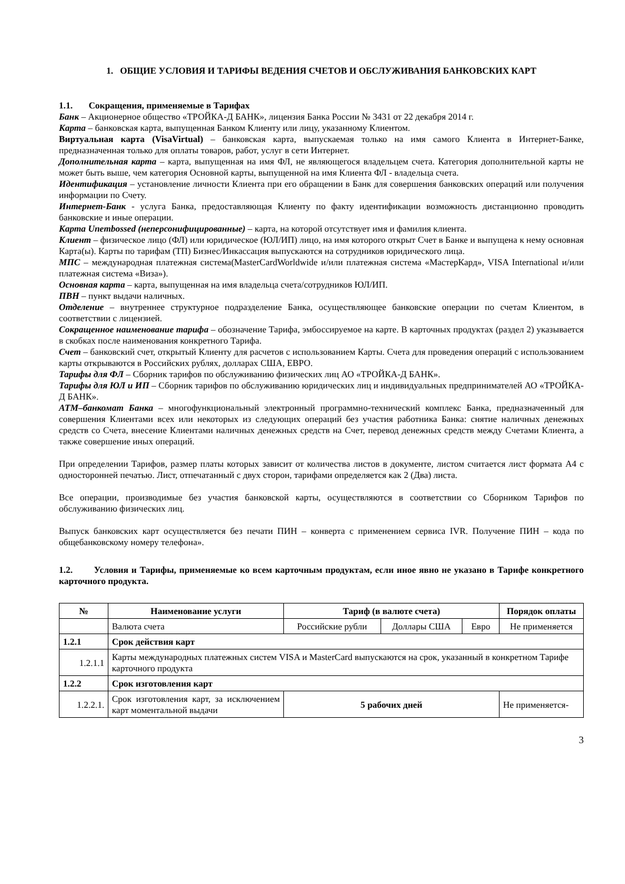1. ОБЩИЕ УСЛОВИЯ И ТАРИФЫ ВЕДЕНИЯ СЧЕТОВ И ОБСЛУЖИВАНИЯ БАНКОВСКИХ КАРТ
1.1. Сокращения, применяемые в Тарифах
Банк – Акционерное общество «ТРОЙКА-Д БАНК», лицензия Банка России № 3431 от 22 декабря 2014 г.
Карта – банковская карта, выпущенная Банком Клиенту или лицу, указанному Клиентом.
Виртуальная карта (VisaVirtual) – банковская карта, выпускаемая только на имя самого Клиента в Интернет-Банке, предназначенная только для оплаты товаров, работ, услуг в сети Интернет.
Дополнительная карта – карта, выпущенная на имя ФЛ, не являющегося владельцем счета. Категория дополнительной карты не может быть выше, чем категория Основной карты, выпущенной на имя Клиента ФЛ - владельца счета.
Идентификация – установление личности Клиента при его обращении в Банк для совершения банковских операций или получения информации по Счету.
Интернет-Банк - услуга Банка, предоставляющая Клиенту по факту идентификации возможность дистанционно проводить банковские и иные операции.
Карта Unembossed (неперсонифицированные) – карта, на которой отсутствует имя и фамилия клиента.
Клиент – физическое лицо (ФЛ) или юридическое (ЮЛ/ИП) лицо, на имя которого открыт Счет в Банке и выпущена к нему основная Карта(ы). Карты по тарифам (ТП) Бизнес/Инкассация выпускаются на сотрудников юридического лица.
МПС – международная платежная система(MasterCardWorldwide и/или платежная система «МастерКард», VISA International и/или платежная система «Виза»).
Основная карта – карта, выпущенная на имя владельца счета/сотрудников ЮЛ/ИП.
ПВН – пункт выдачи наличных.
Отделение – внутреннее структурное подразделение Банка, осуществляющее банковские операции по счетам Клиентом, в соответствии с лицензией.
Сокращенное наименование тарифа – обозначение Тарифа, эмбоссируемое на карте. В карточных продуктах (раздел 2) указывается в скобках после наименования конкретного Тарифа.
Счет – банковский счет, открытый Клиенту для расчетов с использованием Карты. Счета для проведения операций с использованием карты открываются в Российских рублях, долларах США, ЕВРО.
Тарифы для ФЛ – Сборник тарифов по обслуживанию физических лиц АО «ТРОЙКА-Д БАНК».
Тарифы для ЮЛ и ИП – Сборник тарифов по обслуживанию юридических лиц и индивидуальных предпринимателей АО «ТРОЙКА-Д БАНК».
АТМ–банкомат Банка – многофункциональный электронный программно-технический комплекс Банка, предназначенный для совершения Клиентами всех или некоторых из следующих операций без участия работника Банка: снятие наличных денежных средств со Счета, внесение Клиентами наличных денежных средств на Счет, перевод денежных средств между Счетами Клиента, а также совершение иных операций.
При определении Тарифов, размер платы которых зависит от количества листов в документе, листом считается лист формата А4 с односторонней печатью. Лист, отпечатанный с двух сторон, тарифами определяется как 2 (Два) листа.
Все операции, производимые без участия банковской карты, осуществляются в соответствии со Сборником Тарифов по обслуживанию физических лиц.
Выпуск банковских карт осуществляется без печати ПИН – конверта с применением сервиса IVR. Получение ПИН – кода по общебанковскому номеру телефона».
1.2. Условия и Тарифы, применяемые ко всем карточным продуктам, если иное явно не указано в Тарифе конкретного карточного продукта.
| № | Наименование услуги | Тариф (в валюте счета) | | | Порядок оплаты |
| --- | --- | --- | --- | --- | --- |
| | Валюта счета | Российские рубли | Доллары США | Евро | Не применяется |
| 1.2.1 | Срок действия карт | | | | |
| 1.2.1.1 | Карты международных платежных систем VISA и MasterCard выпускаются на срок, указанный в конкретном Тарифе карточного продукта | | | | |
| 1.2.2 | Срок изготовления карт | | | | |
| 1.2.2.1. | Срок изготовления карт, за исключением карт моментальной выдачи | 5 рабочих дней | | | Не применяется- |
3